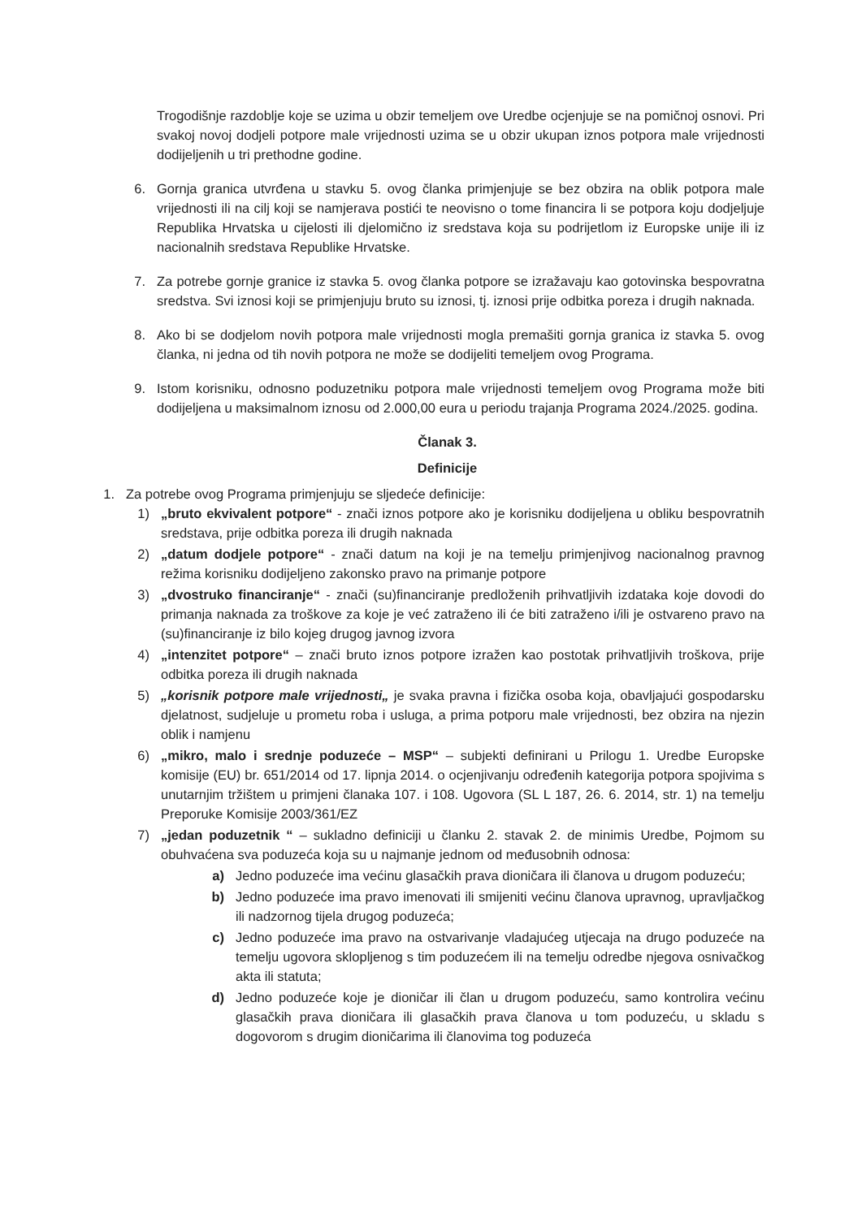Trogodišnje razdoblje koje se uzima u obzir temeljem ove Uredbe ocjenjuje se na pomičnoj osnovi. Pri svakoj novoj dodjeli potpore male vrijednosti uzima se u obzir ukupan iznos potpora male vrijednosti dodijeljenih u tri prethodne godine.
6. Gornja granica utvrđena u stavku 5. ovog članka primjenjuje se bez obzira na oblik potpora male vrijednosti ili na cilj koji se namjerava postići te neovisno o tome financira li se potpora koju dodjeljuje Republika Hrvatska u cijelosti ili djelomično iz sredstava koja su podrijetlom iz Europske unije ili iz nacionalnih sredstava Republike Hrvatske.
7. Za potrebe gornje granice iz stavka 5. ovog članka potpore se izražavaju kao gotovinska bespovratna sredstva. Svi iznosi koji se primjenjuju bruto su iznosi, tj. iznosi prije odbitka poreza i drugih naknada.
8. Ako bi se dodjelom novih potpora male vrijednosti mogla premašiti gornja granica iz stavka 5. ovog članka, ni jedna od tih novih potpora ne može se dodijeliti temeljem ovog Programa.
9. Istom korisniku, odnosno poduzetniku potpora male vrijednosti temeljem ovog Programa može biti dodijeljena u maksimalnom iznosu od 2.000,00 eura u periodu trajanja Programa 2024./2025. godina.
Članak 3.
Definicije
1. Za potrebe ovog Programa primjenjuju se sljedeće definicije:
1) „bruto ekvivalent potpore“ - znači iznos potpore ako je korisniku dodijeljena u obliku bespovratnih sredstava, prije odbitka poreza ili drugih naknada
2) „datum dodjele potpore“ - znači datum na koji je na temelju primjenjivog nacionalnog pravnog režima korisniku dodijeljeno zakonsko pravo na primanje potpore
3) „dvostruko financiranje“ - znači (su)financiranje predloženih prihvatljivih izdataka koje dovodi do primanja naknada za troškove za koje je već zatraženo ili će biti zatraženo i/ili je ostvareno pravo na (su)financiranje iz bilo kojeg drugog javnog izvora
4) „intenzitet potpore“ – znači bruto iznos potpore izražen kao postotak prihvatljivih troškova, prije odbitka poreza ili drugih naknada
5) „korisnik potpore male vrijednosti„ je svaka pravna i fizička osoba koja, obavljajući gospodarsku djelatnost, sudjeluje u prometu roba i usluga, a prima potporu male vrijednosti, bez obzira na njezin oblik i namjenu
6) „mikro, malo i srednje poduzeće – MSP“ – subjekti definirani u Prilogu 1. Uredbe Europske komisije (EU) br. 651/2014 od 17. lipnja 2014. o ocjenjivanju određenih kategorija potpora spojivima s unutarnjim tržištem u primjeni članaka 107. i 108. Ugovora (SL L 187, 26. 6. 2014, str. 1) na temelju Preporuke Komisije 2003/361/EZ
7) „jedan poduzetnik “ – sukladno definiciji u članku 2. stavak 2. de minimis Uredbe, Pojmom su obuhvaćena sva poduzeća koja su u najmanje jednom od međusobnih odnosa:
a) Jedno poduzeće ima većinu glasačkih prava dioničara ili članova u drugom poduzeću;
b) Jedno poduzeće ima pravo imenovati ili smijeniti većinu članova upravnog, upravljačkog ili nadzornog tijela drugog poduzeća;
c) Jedno poduzeće ima pravo na ostvarivanje vladajućeg utjecaja na drugo poduzeće na temelju ugovora sklopljenog s tim poduzećem ili na temelju odredbe njegova osnivačkog akta ili statuta;
d) Jedno poduzeće koje je dioničar ili član u drugom poduzeću, samo kontrolira većinu glasačkih prava dioničara ili glasačkih prava članova u tom poduzeću, u skladu s dogovorom s drugim dioničarima ili članovima tog poduzeća